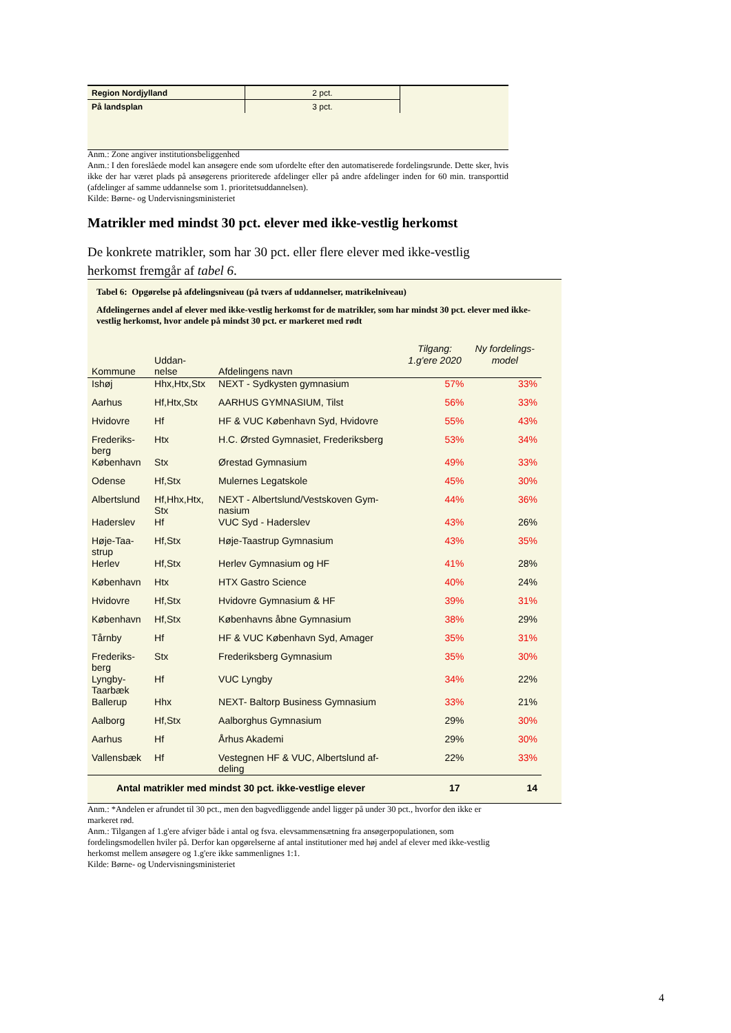| Region Nordjylland | 2 pct. |
| På landsplan | 3 pct. |
Anm.: Zone angiver institutionsbeliggenhed
Anm.: I den foreslåede model kan ansøgere ende som ufordelte efter den automatiserede fordelingsrunde. Dette sker, hvis ikke der har været plads på ansøgerens prioriterede afdelinger eller på andre afdelinger inden for 60 min. transporttid (afdelinger af samme uddannelse som 1. prioritetsuddannelsen).
Kilde: Børne- og Undervisningsministeriet
Matrikler med mindst 30 pct. elever med ikke-vestlig herkomst
De konkrete matrikler, som har 30 pct. eller flere elever med ikke-vestlig herkomst fremgår af tabel 6.
Tabel 6: Opgørelse på afdelingsniveau (på tværs af uddannelser, matrikelniveau)
Afdelingernes andel af elever med ikke-vestlig herkomst for de matrikler, som har mindst 30 pct. elever med ikke-vestlig herkomst, hvor andele på mindst 30 pct. er markeret med rødt
| Kommune | Uddan- nelse | Afdelingens navn | Tilgang: 1.g'ere 2020 | Ny fordelings- model |
| --- | --- | --- | --- | --- |
| Ishøj | Hhx,Htx,Stx | NEXT - Sydkysten gymnasium | 57% | 33% |
| Aarhus | Hf,Htx,Stx | AARHUS GYMNASIUM, Tilst | 56% | 33% |
| Hvidovre | Hf | HF & VUC København Syd, Hvidovre | 55% | 43% |
| Frederiks- berg | Htx | H.C. Ørsted Gymnasiet, Frederiksberg | 53% | 34% |
| København | Stx | Ørestad Gymnasium | 49% | 33% |
| Odense | Hf,Stx | Mulernes Legatskole | 45% | 30% |
| Albertslund | Hf,Hhx,Htx, Stx | NEXT - Albertslund/Vestskoven Gym- nasium | 44% | 36% |
| Haderslev | Hf | VUC Syd - Haderslev | 43% | 26% |
| Høje-Taa- strup | Hf,Stx | Høje-Taastrup Gymnasium | 43% | 35% |
| Herlev | Hf,Stx | Herlev Gymnasium og HF | 41% | 28% |
| København | Htx | HTX Gastro Science | 40% | 24% |
| Hvidovre | Hf,Stx | Hvidovre Gymnasium & HF | 39% | 31% |
| København | Hf,Stx | Københavns åbne Gymnasium | 38% | 29% |
| Tårnby | Hf | HF & VUC København Syd, Amager | 35% | 31% |
| Frederiks- berg | Stx | Frederiksberg Gymnasium | 35% | 30% |
| Lyngby- Taarbæk | Hf | VUC Lyngby | 34% | 22% |
| Ballerup | Hhx | NEXT- Baltorp Business Gymnasium | 33% | 21% |
| Aalborg | Hf,Stx | Aalborghus Gymnasium | 29% | 30% |
| Aarhus | Hf | Århus Akademi | 29% | 30% |
| Vallensbæk | Hf | Vestegnen HF & VUC, Albertslund af- deling | 22% | 33% |
| Antal matrikler med mindst 30 pct. ikke-vestlige elever | | | 17 | 14 |
Anm.: *Andelen er afrundet til 30 pct., men den bagvedliggende andel ligger på under 30 pct., hvorfor den ikke er markeret rød.
Anm.: Tilgangen af 1.g'ere afviger både i antal og fsva. elevsammensætning fra ansøgerpopulationen, som fordelingsmodellen hviler på. Derfor kan opgørelserne af antal institutioner med høj andel af elever med ikke-vestlig herkomst mellem ansøgere og 1.g'ere ikke sammenlignes 1:1.
Kilde: Børne- og Undervisningsministeriet
4